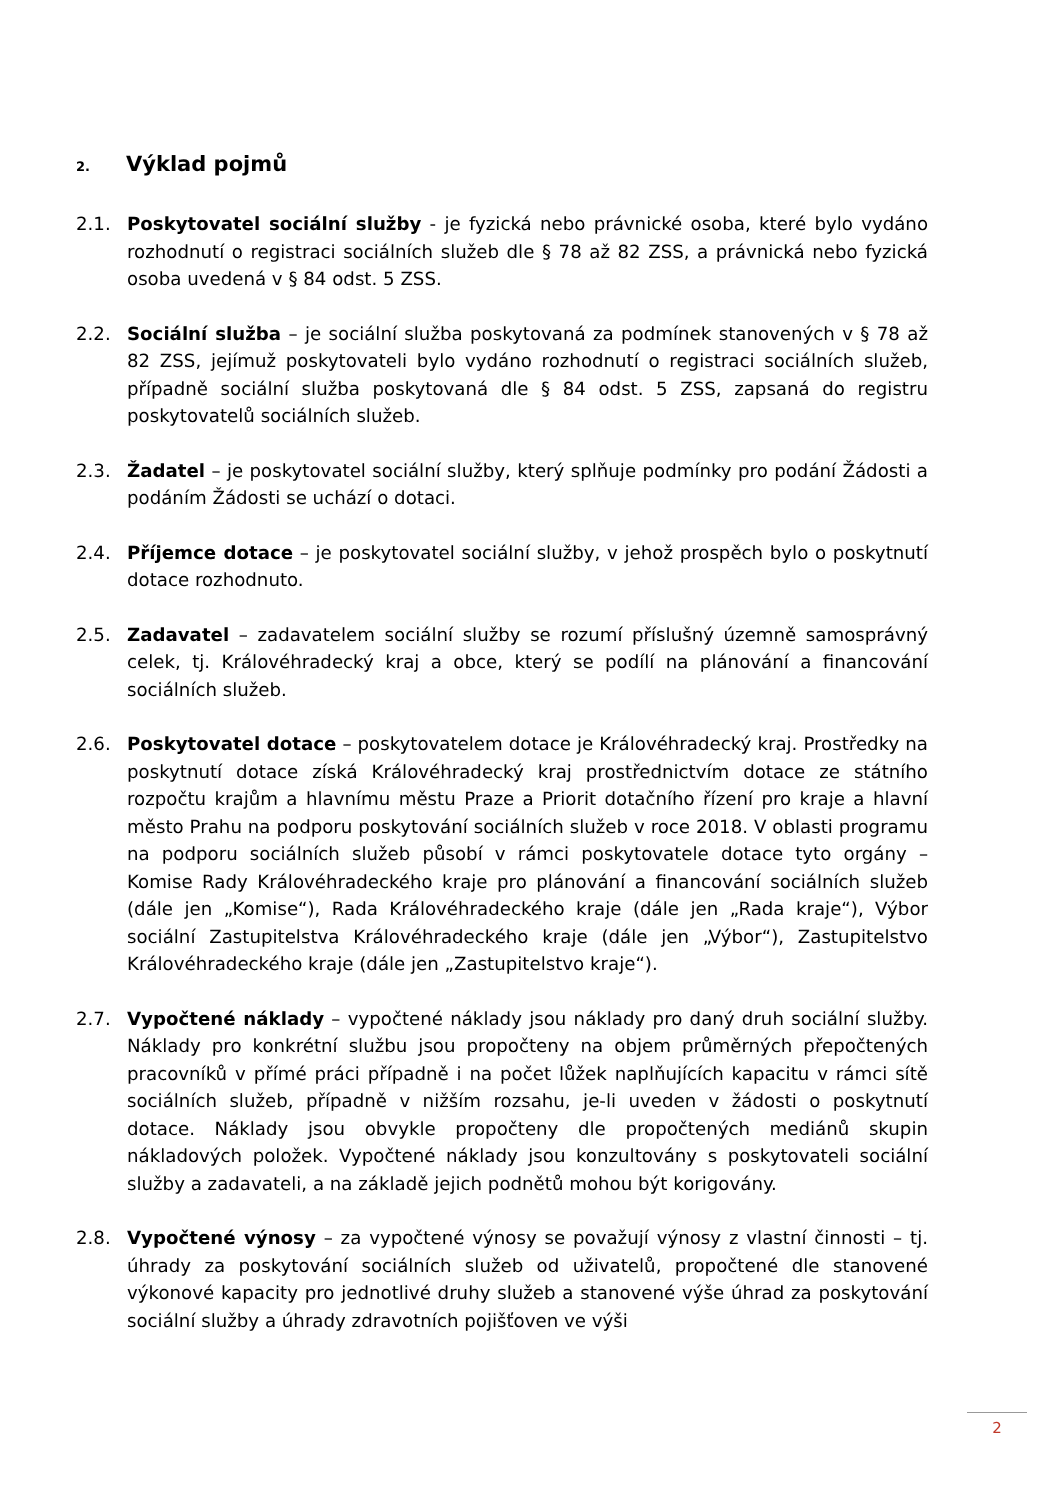2. Výklad pojmů
2.1. Poskytovatel sociální služby - je fyzická nebo právnické osoba, které bylo vydáno rozhodnutí o registraci sociálních služeb dle § 78 až 82 ZSS, a právnická nebo fyzická osoba uvedená v § 84 odst. 5 ZSS.
2.2. Sociální služba – je sociální služba poskytovaná za podmínek stanovených v § 78 až 82 ZSS, jejímuž poskytovateli bylo vydáno rozhodnutí o registraci sociálních služeb, případně sociální služba poskytovaná dle § 84 odst. 5 ZSS, zapsaná do registru poskytovatelů sociálních služeb.
2.3. Žadatel – je poskytovatel sociální služby, který splňuje podmínky pro podání Žádosti a podáním Žádosti se uchází o dotaci.
2.4. Příjemce dotace – je poskytovatel sociální služby, v jehož prospěch bylo o poskytnutí dotace rozhodnuto.
2.5. Zadavatel – zadavatelem sociální služby se rozumí příslušný územně samosprávný celek, tj. Královéhradecký kraj a obce, který se podílí na plánování a financování sociálních služeb.
2.6. Poskytovatel dotace – poskytovatelem dotace je Královéhradecký kraj. Prostředky na poskytnutí dotace získá Královéhradecký kraj prostřednictvím dotace ze státního rozpočtu krajům a hlavnímu městu Praze a Priorit dotačního řízení pro kraje a hlavní město Prahu na podporu poskytování sociálních služeb v roce 2018. V oblasti programu na podporu sociálních služeb působí v rámci poskytovatele dotace tyto orgány – Komise Rady Královéhradeckého kraje pro plánování a financování sociálních služeb (dále jen „Komise“), Rada Královéhradeckého kraje (dále jen „Rada kraje“), Výbor sociální Zastupitelstva Královéhradeckého kraje (dále jen „Výbor“), Zastupitelstvo Královéhradeckého kraje (dále jen „Zastupitelstvo kraje“).
2.7. Vypočtené náklady – vypočtené náklady jsou náklady pro daný druh sociální služby. Náklady pro konkrétní službu jsou propočteny na objem průměrných přepočtených pracovníků v přímé práci případně i na počet lůžek naplňujících kapacitu v rámci sítě sociálních služeb, případně v nižším rozsahu, je-li uveden v žádosti o poskytnutí dotace. Náklady jsou obvykle propočteny dle propočtených mediánů skupin nákladových položek. Vypočtené náklady jsou konzultovány s poskytovateli sociální služby a zadavateli, a na základě jejich podnětů mohou být korigovány.
2.8. Vypočtené výnosy – za vypočtené výnosy se považují výnosy z vlastní činnosti – tj. úhrady za poskytování sociálních služeb od uživatelů, propočtené dle stanovené výkonové kapacity pro jednotlivé druhy služeb a stanovené výše úhrad za poskytování sociální služby a úhrady zdravotních pojišťoven ve výši
2